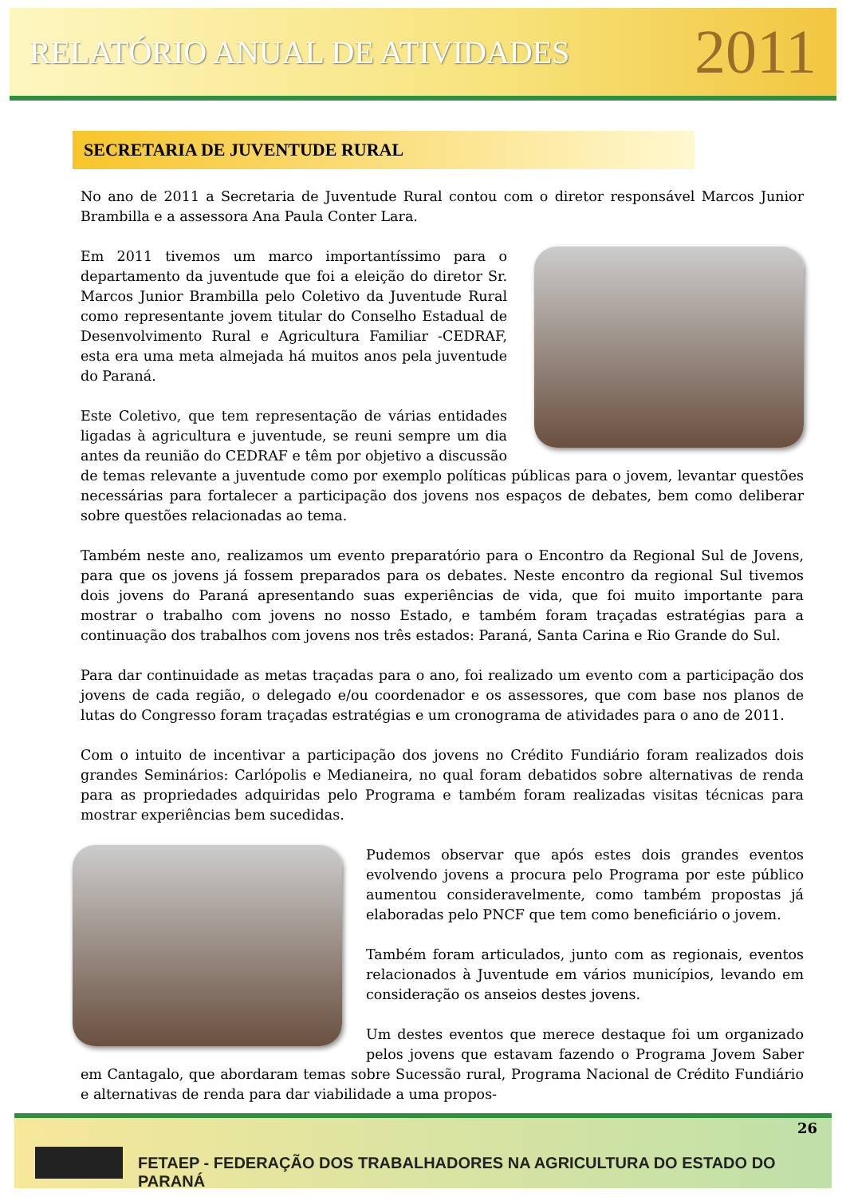RELATÓRIO ANUAL DE ATIVIDADES 2011
SECRETARIA DE JUVENTUDE RURAL
No ano de 2011 a Secretaria de Juventude Rural contou com o diretor responsável Marcos Junior Brambilla e a assessora Ana Paula Conter Lara.
Em 2011 tivemos um marco importantíssimo para o departamento da juventude que foi a eleição do diretor Sr. Marcos Junior Brambilla pelo Coletivo da Juventude Rural como representante jovem titular do Conselho Estadual de Desenvolvimento Rural e Agricultura Familiar -CEDRAF, esta era uma meta almejada há muitos anos pela juventude do Paraná.
Este Coletivo, que tem representação de várias entidades ligadas à agricultura e juventude, se reuni sempre um dia antes da reunião do CEDRAF e têm por objetivo a discussão de temas relevante a juventude como por exemplo políticas públicas para o jovem, levantar questões necessárias para fortalecer a participação dos jovens nos espaços de debates, bem como deliberar sobre questões relacionadas ao tema.
Também neste ano, realizamos um evento preparatório para o Encontro da Regional Sul de Jovens, para que os jovens já fossem preparados para os debates. Neste encontro da regional Sul tivemos dois jovens do Paraná apresentando suas experiências de vida, que foi muito importante para mostrar o trabalho com jovens no nosso Estado, e também foram traçadas estratégias para a continuação dos trabalhos com jovens nos três estados: Paraná, Santa Carina e Rio Grande do Sul.
Para dar continuidade as metas traçadas para o ano, foi realizado um evento com a participação dos jovens de cada região, o delegado e/ou coordenador e os assessores, que com base nos planos de lutas do Congresso foram traçadas estratégias e um cronograma de atividades para o ano de 2011.
Com o intuito de incentivar a participação dos jovens no Crédito Fundiário foram realizados dois grandes Seminários: Carlópolis e Medianeira, no qual foram debatidos sobre alternativas de renda para as propriedades adquiridas pelo Programa e também foram realizadas visitas técnicas para mostrar experiências bem sucedidas.
Pudemos observar que após estes dois grandes eventos evolvendo jovens a procura pelo Programa por este público aumentou consideravelmente, como também propostas já elaboradas pelo PNCF que tem como beneficiário o jovem.
Também foram articulados, junto com as regionais, eventos relacionados à Juventude em vários municípios, levando em consideração os anseios destes jovens.
Um destes eventos que merece destaque foi um organizado pelos jovens que estavam fazendo o Programa Jovem Saber em Cantagalo, que abordaram temas sobre Sucessão rural, Programa Nacional de Crédito Fundiário e alternativas de renda para dar viabilidade a uma propos-
26
FETAEP - FEDERAÇÃO DOS TRABALHADORES NA AGRICULTURA DO ESTADO DO PARANÁ